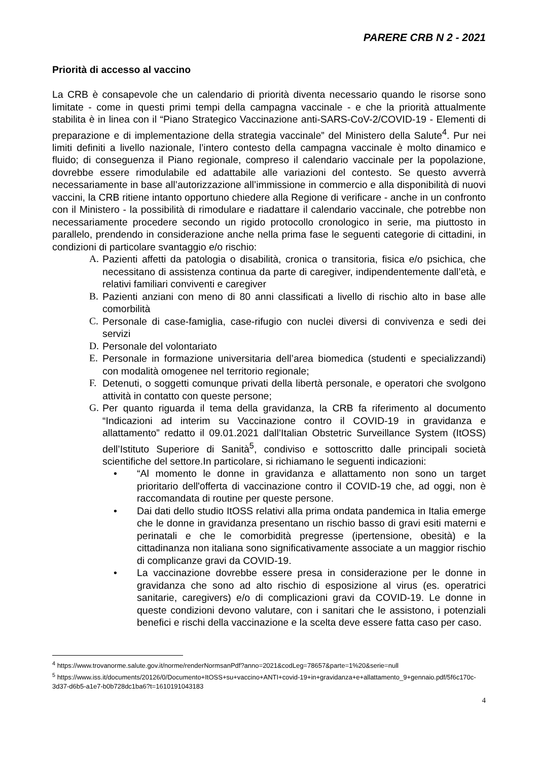PARERE CRB N 2 - 2021
Priorità di accesso al vaccino
La CRB è consapevole che un calendario di priorità diventa necessario quando le risorse sono limitate - come in questi primi tempi della campagna vaccinale - e che la priorità attualmente stabilita è in linea con il “Piano Strategico Vaccinazione anti-SARS-CoV-2/COVID-19 - Elementi di preparazione e di implementazione della strategia vaccinale” del Ministero della Salute<sup>4</sup>. Pur nei limiti definiti a livello nazionale, l’intero contesto della campagna vaccinale è molto dinamico e fluido; di conseguenza il Piano regionale, compreso il calendario vaccinale per la popolazione, dovrebbe essere rimodulabile ed adattabile alle variazioni del contesto. Se questo avverrà necessariamente in base all’autorizzazione all’immissione in commercio e alla disponibilità di nuovi vaccini, la CRB ritiene intanto opportuno chiedere alla Regione di verificare - anche in un confronto con il Ministero - la possibilità di rimodulare e riadattare il calendario vaccinale, che potrebbe non necessariamente procedere secondo un rigido protocollo cronologico in serie, ma piuttosto in parallelo, prendendo in considerazione anche nella prima fase le seguenti categorie di cittadini, in condizioni di particolare svantaggio e/o rischio:
A. Pazienti affetti da patologia o disabilità, cronica o transitoria, fisica e/o psichica, che necessitano di assistenza continua da parte di caregiver, indipendentemente dall’età, e relativi familiari conviventi e caregiver
B. Pazienti anziani con meno di 80 anni classificati a livello di rischio alto in base alle comorbilità
C. Personale di case-famiglia, case-rifugio con nuclei diversi di convivenza e sedi dei servizi
D. Personale del volontariato
E. Personale in formazione universitaria dell’area biomedica (studenti e specializzandi) con modalità omogenee nel territorio regionale;
F. Detenuti, o soggetti comunque privati della libertà personale, e operatori che svolgono attività in contatto con queste persone;
G. Per quanto riguarda il tema della gravidanza, la CRB fa riferimento al documento “Indicazioni ad interim su Vaccinazione contro il COVID-19 in gravidanza e allattamento” redatto il 09.01.2021 dall’Italian Obstetric Surveillance System (ItOSS) dell’Istituto Superiore di Sanità<sup>5</sup>, condiviso e sottoscritto dalle principali società scientifiche del settore.In particolare, si richiamano le seguenti indicazioni:
• “Al momento le donne in gravidanza e allattamento non sono un target prioritario dell'offerta di vaccinazione contro il COVID-19 che, ad oggi, non è raccomandata di routine per queste persone.
• Dai dati dello studio ItOSS relativi alla prima ondata pandemica in Italia emerge che le donne in gravidanza presentano un rischio basso di gravi esiti materni e perinatali e che le comorbidità pregresse (ipertensione, obesità) e la cittadinanza non italiana sono significativamente associate a un maggior rischio di complicanze gravi da COVID-19.
• La vaccinazione dovrebbe essere presa in considerazione per le donne in gravidanza che sono ad alto rischio di esposizione al virus (es. operatrici sanitarie, caregivers) e/o di complicazioni gravi da COVID-19. Le donne in queste condizioni devono valutare, con i sanitari che le assistono, i potenziali benefici e rischi della vaccinazione e la scelta deve essere fatta caso per caso.
<sup>4</sup> https://www.trovanorme.salute.gov.it/norme/renderNormsanPdf?anno=2021&codLeg=78657&parte=1%20&serie=null
<sup>5</sup> https://www.iss.it/documents/20126/0/Documento+ItOSS+su+vaccino+ANTI+covid-19+in+gravidanza+e+allattamento_9+gennaio.pdf/5f6c170c-3d37-d6b5-a1e7-b0b728dc1ba6?t=1610191043183
4